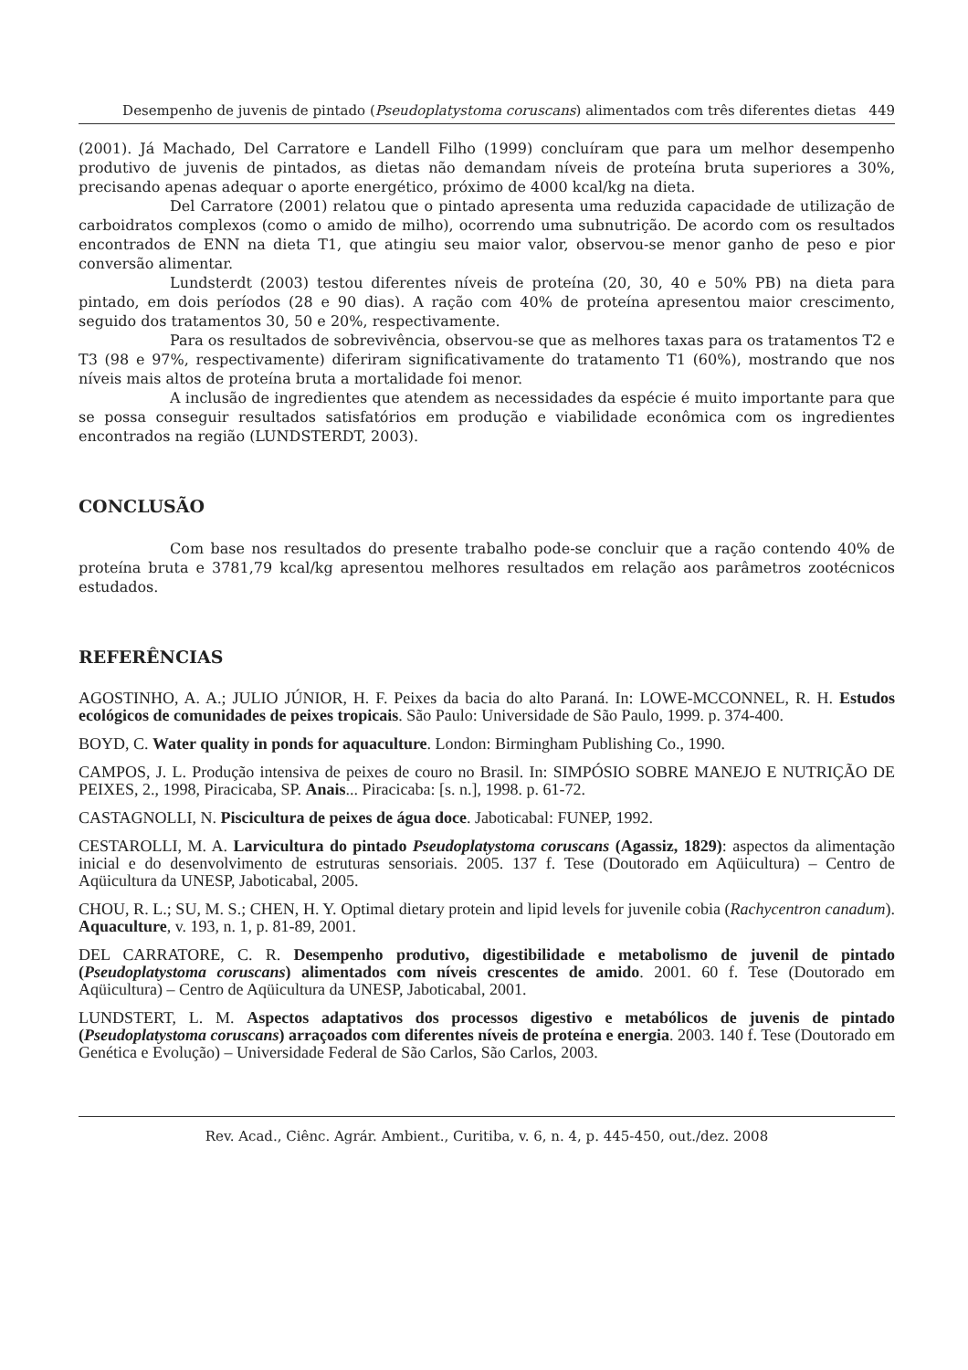Desempenho de juvenis de pintado (Pseudoplatystoma coruscans) alimentados com três diferentes dietas 449
(2001). Já Machado, Del Carratore e Landell Filho (1999) concluíram que para um melhor desempenho produtivo de juvenis de pintados, as dietas não demandam níveis de proteína bruta superiores a 30%, precisando apenas adequar o aporte energético, próximo de 4000 kcal/kg na dieta.
Del Carratore (2001) relatou que o pintado apresenta uma reduzida capacidade de utilização de carboidratos complexos (como o amido de milho), ocorrendo uma subnutrição. De acordo com os resultados encontrados de ENN na dieta T1, que atingiu seu maior valor, observou-se menor ganho de peso e pior conversão alimentar.
Lundsterdt (2003) testou diferentes níveis de proteína (20, 30, 40 e 50% PB) na dieta para pintado, em dois períodos (28 e 90 dias). A ração com 40% de proteína apresentou maior crescimento, seguido dos tratamentos 30, 50 e 20%, respectivamente.
Para os resultados de sobrevivência, observou-se que as melhores taxas para os tratamentos T2 e T3 (98 e 97%, respectivamente) diferiram significativamente do tratamento T1 (60%), mostrando que nos níveis mais altos de proteína bruta a mortalidade foi menor.
A inclusão de ingredientes que atendem as necessidades da espécie é muito importante para que se possa conseguir resultados satisfatórios em produção e viabilidade econômica com os ingredientes encontrados na região (LUNDSTERDT, 2003).
CONCLUSÃO
Com base nos resultados do presente trabalho pode-se concluir que a ração contendo 40% de proteína bruta e 3781,79 kcal/kg apresentou melhores resultados em relação aos parâmetros zootécnicos estudados.
REFERÊNCIAS
AGOSTINHO, A. A.; JULIO JÚNIOR, H. F. Peixes da bacia do alto Paraná. In: LOWE-MCCONNEL, R. H. Estudos ecológicos de comunidades de peixes tropicais. São Paulo: Universidade de São Paulo, 1999. p. 374-400.
BOYD, C. Water quality in ponds for aquaculture. London: Birmingham Publishing Co., 1990.
CAMPOS, J. L. Produção intensiva de peixes de couro no Brasil. In: SIMPÓSIO SOBRE MANEJO E NUTRIÇÃO DE PEIXES, 2., 1998, Piracicaba, SP. Anais... Piracicaba: [s. n.], 1998. p. 61-72.
CASTAGNOLLI, N. Piscicultura de peixes de água doce. Jaboticabal: FUNEP, 1992.
CESTAROLLI, M. A. Larvicultura do pintado Pseudoplatystoma coruscans (Agassiz, 1829): aspectos da alimentação inicial e do desenvolvimento de estruturas sensoriais. 2005. 137 f. Tese (Doutorado em Aqüicultura) – Centro de Aqüicultura da UNESP, Jaboticabal, 2005.
CHOU, R. L.; SU, M. S.; CHEN, H. Y. Optimal dietary protein and lipid levels for juvenile cobia (Rachycentron canadum). Aquaculture, v. 193, n. 1, p. 81-89, 2001.
DEL CARRATORE, C. R. Desempenho produtivo, digestibilidade e metabolismo de juvenil de pintado (Pseudoplatystoma coruscans) alimentados com níveis crescentes de amido. 2001. 60 f. Tese (Doutorado em Aqüicultura) – Centro de Aqüicultura da UNESP, Jaboticabal, 2001.
LUNDSTERT, L. M. Aspectos adaptativos dos processos digestivo e metabólicos de juvenis de pintado (Pseudoplatystoma coruscans) arraçoados com diferentes níveis de proteína e energia. 2003. 140 f. Tese (Doutorado em Genética e Evolução) – Universidade Federal de São Carlos, São Carlos, 2003.
Rev. Acad., Ciênc. Agrár. Ambient., Curitiba, v. 6, n. 4, p. 445-450, out./dez. 2008